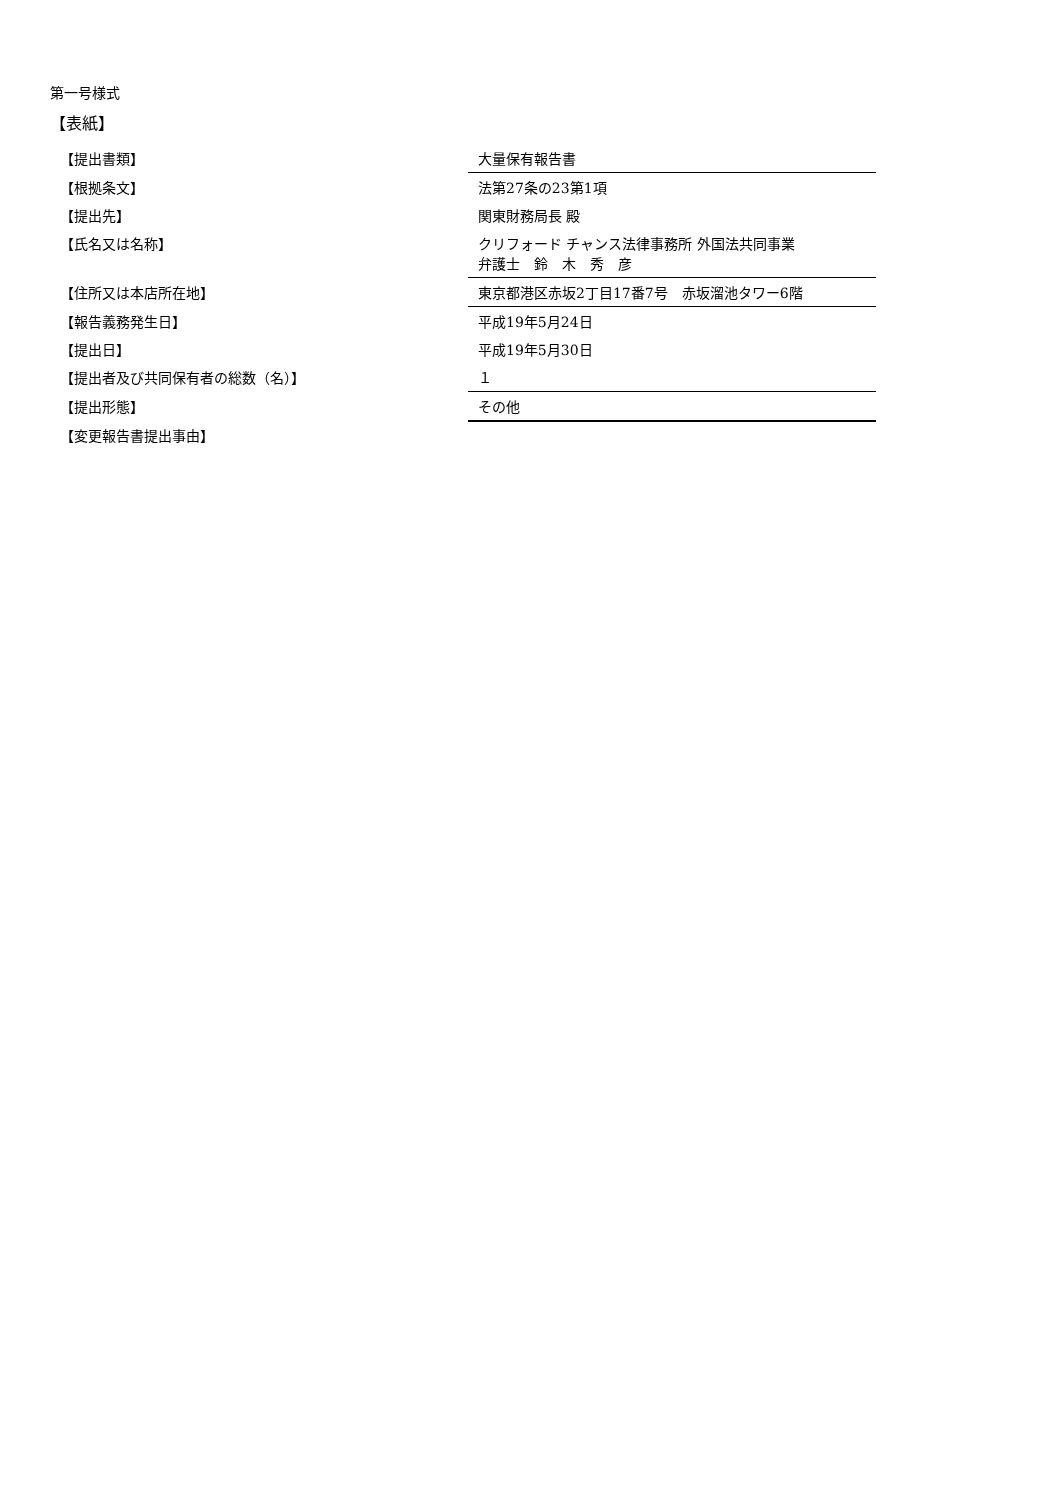第一号様式
【表紙】
| 【提出書類】 | 大量保有報告書 |
| 【根拠条文】 | 法第27条の23第1項 |
| 【提出先】 | 関東財務局長 殿 |
| 【氏名又は名称】 | クリフォード チャンス法律事務所 外国法共同事業 弁護士 鈴 木 秀 彦 |
| 【住所又は本店所在地】 | 東京都港区赤坂2丁目17番7号 赤坂溜池タワー6階 |
| 【報告義務発生日】 | 平成19年5月24日 |
| 【提出日】 | 平成19年5月30日 |
| 【提出者及び共同保有者の総数（名）】 | １ |
| 【提出形態】 | その他 |
| 【変更報告書提出事由】 | |